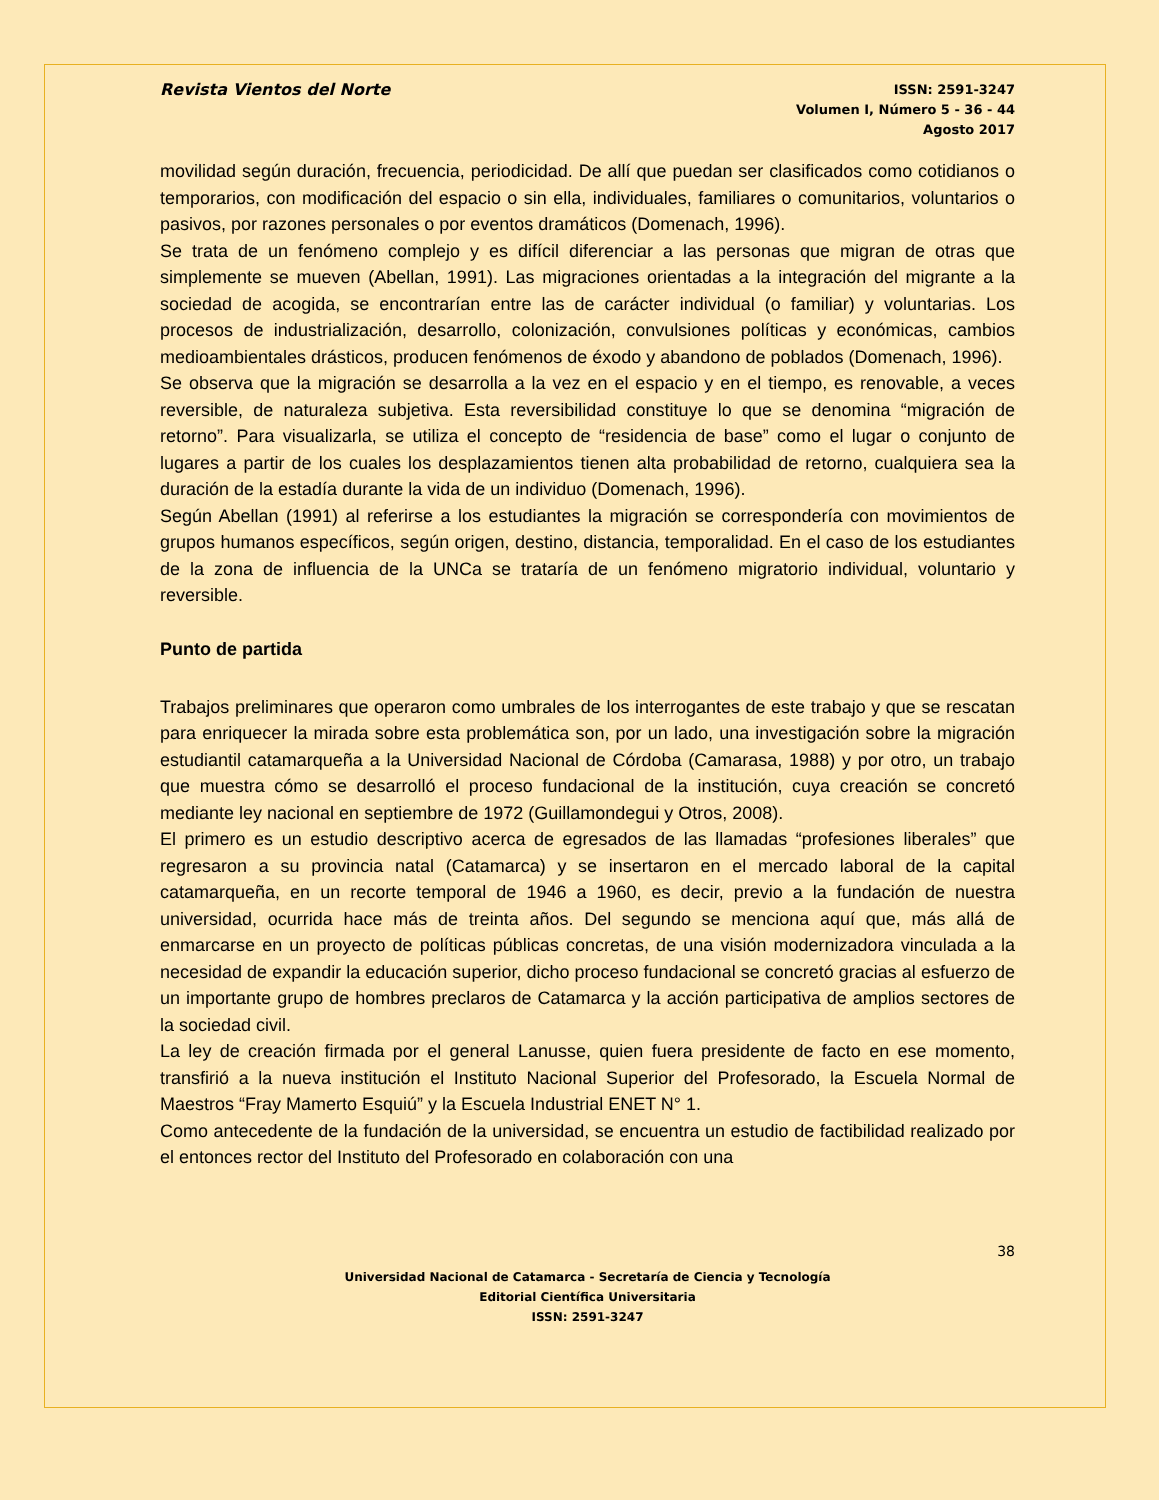Revista Vientos del Norte
ISSN: 2591-3247
Volumen I, Número 5 - 36 - 44
Agosto 2017
movilidad según duración, frecuencia, periodicidad. De allí que puedan ser clasificados como cotidianos o temporarios, con modificación del espacio o sin ella, individuales, familiares o comunitarios, voluntarios o pasivos, por razones personales o por eventos dramáticos (Domenach, 1996).
Se trata de un fenómeno complejo y es difícil diferenciar a las personas que migran de otras que simplemente se mueven (Abellan, 1991). Las migraciones orientadas a la integración del migrante a la sociedad de acogida, se encontrarían entre las de carácter individual (o familiar) y voluntarias. Los procesos de industrialización, desarrollo, colonización, convulsiones políticas y económicas, cambios medioambientales drásticos, producen fenómenos de éxodo y abandono de poblados (Domenach, 1996).
Se observa que la migración se desarrolla a la vez en el espacio y en el tiempo, es renovable, a veces reversible, de naturaleza subjetiva. Esta reversibilidad constituye lo que se denomina “migración de retorno”. Para visualizarla, se utiliza el concepto de “residencia de base” como el lugar o conjunto de lugares a partir de los cuales los desplazamientos tienen alta probabilidad de retorno, cualquiera sea la duración de la estadía durante la vida de un individuo (Domenach, 1996).
Según Abellan (1991) al referirse a los estudiantes la migración se correspondería con movimientos de grupos humanos específicos, según origen, destino, distancia, temporalidad. En el caso de los estudiantes de la zona de influencia de la UNCa se trataría de un fenómeno migratorio individual, voluntario y reversible.
Punto de partida
Trabajos preliminares que operaron como umbrales de los interrogantes de este trabajo y que se rescatan para enriquecer la mirada sobre esta problemática son, por un lado, una investigación sobre la migración estudiantil catamarqueña a la Universidad Nacional de Córdoba (Camarasa, 1988) y por otro, un trabajo que muestra cómo se desarrolló el proceso fundacional de la institución, cuya creación se concretó mediante ley nacional en septiembre de 1972 (Guillamondegui y Otros, 2008).
El primero es un estudio descriptivo acerca de egresados de las llamadas “profesiones liberales” que regresaron a su provincia natal (Catamarca) y se insertaron en el mercado laboral de la capital catamarqueña, en un recorte temporal de 1946 a 1960, es decir, previo a la fundación de nuestra universidad, ocurrida hace más de treinta años. Del segundo se menciona aquí que, más allá de enmarcarse en un proyecto de políticas públicas concretas, de una visión modernizadora vinculada a la necesidad de expandir la educación superior, dicho proceso fundacional se concretó gracias al esfuerzo de un importante grupo de hombres preclaros de Catamarca y la acción participativa de amplios sectores de la sociedad civil.
La ley de creación firmada por el general Lanusse, quien fuera presidente de facto en ese momento, transfirió a la nueva institución el Instituto Nacional Superior del Profesorado, la Escuela Normal de Maestros “Fray Mamerto Esquiú” y la Escuela Industrial ENET N° 1.
Como antecedente de la fundación de la universidad, se encuentra un estudio de factibilidad realizado por el entonces rector del Instituto del Profesorado en colaboración con una
38
Universidad Nacional de Catamarca - Secretaría de Ciencia y Tecnología
Editorial Científica Universitaria
ISSN: 2591-3247